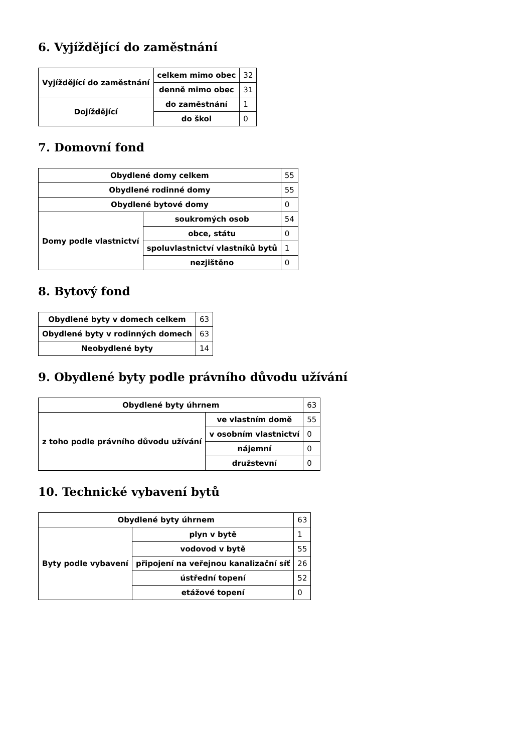6. Vyjíždějící do zaměstnání
| Vyjíždějící do zaměstnání | celkem mimo obec | 32 |
| | denně mimo obec | 31 |
| Dojíždějící | do zaměstnání | 1 |
| | do škol | 0 |
7. Domovní fond
| Obydlené domy celkem | | 55 |
| Obydlené rodinné domy | | 55 |
| Obydlené bytové domy | | 0 |
| Domy podle vlastnictví | soukromých osob | 54 |
| | obce, státu | 0 |
| | spoluvlastnictví vlastníků bytů | 1 |
| | nezjištěno | 0 |
8. Bytový fond
| Obydlené byty v domech celkem | 63 |
| Obydlené byty v rodinných domech | 63 |
| Neobydlené byty | 14 |
9. Obydlené byty podle právního důvodu užívání
| Obydlené byty úhrnem | | 63 |
| z toho podle právního důvodu užívání | ve vlastním domě | 55 |
| | v osobním vlastnictví | 0 |
| | nájemní | 0 |
| | družstevní | 0 |
10. Technické vybavení bytů
| Obydlené byty úhrnem | | 63 |
| Byty podle vybavení | plyn v bytě | 1 |
| | vodovod v bytě | 55 |
| | připojení na veřejnou kanalizační síť | 26 |
| | ústřední topení | 52 |
| | etážové topení | 0 |